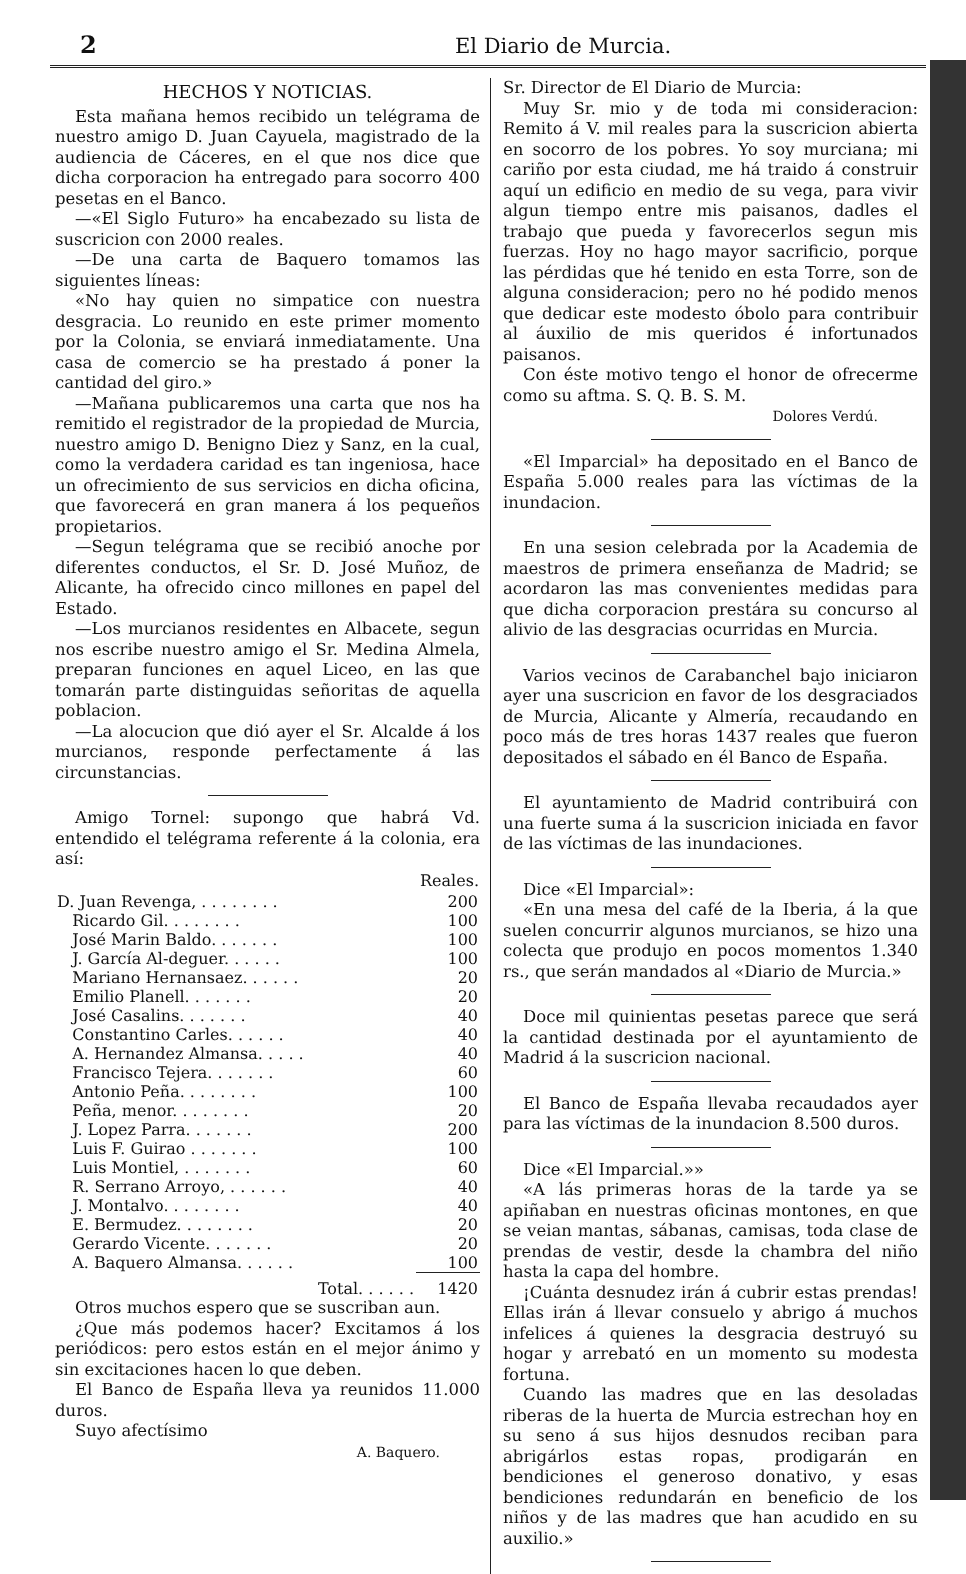2 El Diario de Murcia.
HECHOS Y NOTICIAS.
Esta mañana hemos recibido un telégrama de nuestro amigo D. Juan Cayuela, magistrado de la audiencia de Cáceres, en el que nos dice que dicha corporacion ha entregado para socorro 400 pesetas en el Banco.
—«El Siglo Futuro» ha encabezado su lista de suscricion con 2000 reales.
—De una carta de Baquero tomamos las siguientes líneas:
«No hay quien no simpatice con nuestra desgracia. Lo reunido en este primer momento por la Colonia, se enviará inmediatamente. Una casa de comercio se ha prestado á poner la cantidad del giro.»
—Mañana publicaremos una carta que nos ha remitido el registrador de la propiedad de Murcia, nuestro amigo D. Benigno Diez y Sanz, en la cual, como la verdadera caridad es tan ingeniosa, hace un ofrecimiento de sus servicios en dicha oficina, que favorecerá en gran manera á los pequeños propietarios.
—Segun telégrama que se recibió anoche por diferentes conductos, el Sr. D. José Muñoz, de Alicante, ha ofrecido cinco millones en papel del Estado.
—Los murcianos residentes en Albacete, segun nos escribe nuestro amigo el Sr. Medina Almela, preparan funciones en aquel Liceo, en las que tomarán parte distinguidas señoritas de aquella poblacion.
—La alocucion que dió ayer el Sr. Alcalde á los murcianos, responde perfectamente á las circunstancias.
Amigo Tornel: supongo que habrá Vd. entendido el telégrama referente á la colonia, era así:
| | Reales. |
| --- | --- |
| D. Juan Revenga, . . . . . . . . | 200 |
| Ricardo Gil. . . . . . . . | 100 |
| José Marin Baldo. . . . . . . | 100 |
| J. García Al-deguer. . . . . . | 100 |
| Mariano Hernansaez. . . . . . | 20 |
| Emilio Planell. . . . . . . | 20 |
| José Casalins. . . . . . . | 40 |
| Constantino Carles. . . . . . | 40 |
| A. Hernandez Almansa. . . . . | 40 |
| Francisco Tejera. . . . . . . | 60 |
| Antonio Peña. . . . . . . . | 100 |
| Peña, menor. . . . . . . . | 20 |
| J. Lopez Parra. . . . . . . | 200 |
| Luis F. Guirao . . . . . . . | 100 |
| Luis Montiel, . . . . . . . | 60 |
| R. Serrano Arroyo, . . . . . . | 40 |
| J. Montalvo. . . . . . . . | 40 |
| E. Bermudez. . . . . . . . | 20 |
| Gerardo Vicente. . . . . . . | 20 |
| A. Baquero Almansa. . . . . . | 100 |
| Total. . . . . . | 1420 |
Otros muchos espero que se suscriban aun.
¿Que más podemos hacer? Excitamos á los periódicos: pero estos están en el mejor ánimo y sin excitaciones hacen lo que deben.
El Banco de España lleva ya reunidos 11.000 duros.
Suyo afectísimo
A. Baquero.
Sr. Director de El Diario de Murcia:
Muy Sr. mio y de toda mi consideracion: Remito á V. mil reales para la suscricion abierta en socorro de los pobres. Yo soy murciana; mi cariño por esta ciudad, me há traido á construir aquí un edificio en medio de su vega, para vivir algun tiempo entre mis paisanos, dadles el trabajo que pueda y favorecerlos segun mis fuerzas. Hoy no hago mayor sacrificio, porque las pérdidas que hé tenido en esta Torre, son de alguna consideracion; pero no hé podido menos que dedicar este modesto óbolo para contribuir al áuxilio de mis queridos é infortunados paisanos.
Con éste motivo tengo el honor de ofrecerme como su aftma. S. Q. B. S. M.
Dolores Verdú.
«El Imparcial» ha depositado en el Banco de España 5.000 reales para las víctimas de la inundacion.
En una sesion celebrada por la Academia de maestros de primera enseñanza de Madrid; se acordaron las mas convenientes medidas para que dicha corporacion prestára su concurso al alivio de las desgracias ocurridas en Murcia.
Varios vecinos de Carabanchel bajo iniciaron ayer una suscricion en favor de los desgraciados de Murcia, Alicante y Almería, recaudando en poco más de tres horas 1437 reales que fueron depositados el sábado en él Banco de España.
El ayuntamiento de Madrid contribuirá con una fuerte suma á la suscricion iniciada en favor de las víctimas de las inundaciones.
Dice «El Imparcial»:
«En una mesa del café de la Iberia, á la que suelen concurrir algunos murcianos, se hizo una colecta que produjo en pocos momentos 1.340 rs., que serán mandados al «Diario de Murcia.»
Doce mil quinientas pesetas parece que será la cantidad destinada por el ayuntamiento de Madrid á la suscricion nacional.
El Banco de España llevaba recaudados ayer para las víctimas de la inundacion 8.500 duros.
Dice «El Imparcial.»»
«A lás primeras horas de la tarde ya se apiñaban en nuestras oficinas montones, en que se veian mantas, sábanas, camisas, toda clase de prendas de vestir, desde la chambra del niño hasta la capa del hombre.
¡Cuánta desnudez irán á cubrir estas prendas! Ellas irán á llevar consuelo y abrigo á muchos infelices á quienes la desgracia destruyó su hogar y arrebató en un momento su modesta fortuna.
Cuando las madres que en las desoladas riberas de la huerta de Murcia estrechan hoy en su seno á sus hijos desnudos reciban para abrigárlos estas ropas, prodigarán en bendiciones el generoso donativo, y esas bendiciones redundarán en beneficio de los niños y de las madres que han acudido en su auxilio.»